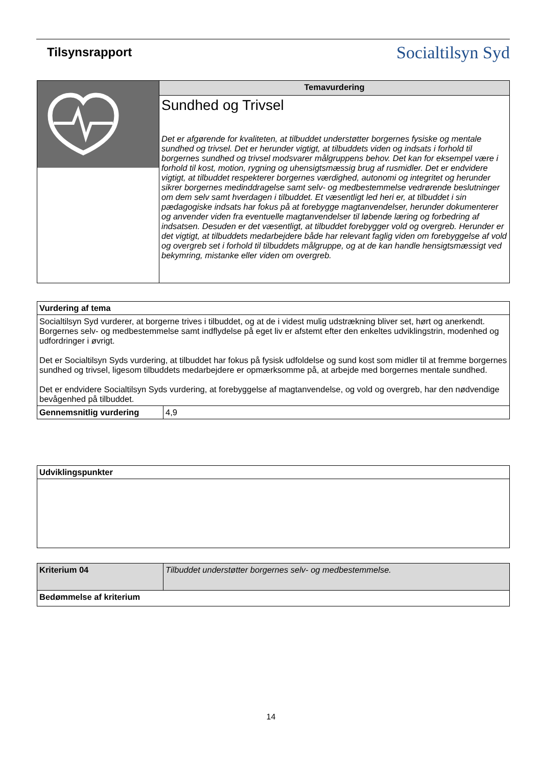Tilsynsrapport
Socialtilsyn Syd
| | Temavurdering |
| | Sundhed og Trivsel Det er afgørende for kvaliteten, at tilbuddet understøtter borgernes fysiske og mentale sundhed og trivsel. Det er herunder vigtigt, at tilbuddets viden og indsats i forhold til borgernes sundhed og trivsel modsvarer målgruppens behov. Det kan for eksempel være i forhold til kost, motion, rygning og uhensigtsmæssig brug af rusmidler. Det er endvidere vigtigt, at tilbuddet respekterer borgernes værdighed, autonomi og integritet og herunder sikrer borgernes medinddragelse samt selv- og medbestemmelse vedrørende beslutninger om dem selv samt hverdagen i tilbuddet. Et væsentligt led heri er, at tilbuddet i sin pædagogiske indsats har fokus på at forebygge magtanvendelser, herunder dokumenterer og anvender viden fra eventuelle magtanvendelser til løbende læring og forbedring af indsatsen. Desuden er det væsentligt, at tilbuddet forebygger vold og overgreb. Herunder er det vigtigt, at tilbuddets medarbejdere både har relevant faglig viden om forebyggelse af vold og overgreb set i forhold til tilbuddets målgruppe, og at de kan handle hensigtsmæssigt ved bekymring, mistanke eller viden om overgreb. |
| Vurdering af tema | |
| --- | --- |
| Socialtilsyn Syd vurderer, at borgerne trives i tilbuddet, og at de i videst mulig udstrækning bliver set, hørt og anerkendt. Borgernes selv- og medbestemmelse samt indflydelse på eget liv er afstemt efter den enkeltes udviklingstrin, modenhed og udfordringer i øvrigt. Det er Socialtilsyn Syds vurdering, at tilbuddet har fokus på fysisk udfoldelse og sund kost som midler til at fremme borgernes sundhed og trivsel, ligesom tilbuddets medarbejdere er opmærksomme på, at arbejde med borgernes mentale sundhed. Det er endvidere Socialtilsyn Syds vurdering, at forebyggelse af magtanvendelse, og vold og overgreb, har den nødvendige bevågenhed på tilbuddet. | |
| Gennemsnitlig vurdering | 4,9 |
| Udviklingspunkter |
| --- |
| Kriterium 04 | Tilbuddet understøtter borgernes selv- og medbestemmelse. |
| Bedømmelse af kriterium | |
14